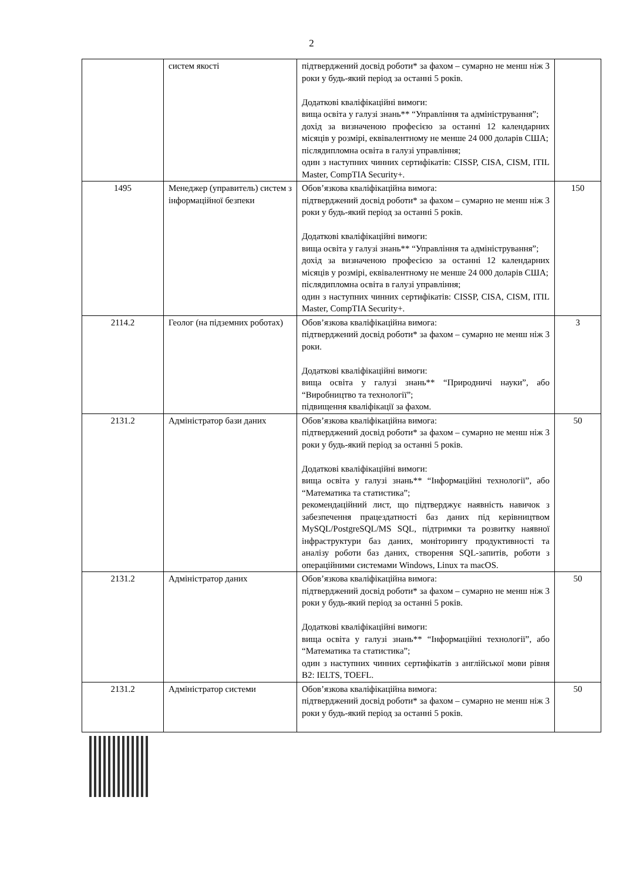2
| | систем якості | підтверджений досвід роботи* за фахом – сумарно не менш ніж 3 роки у будь-який період за останні 5 років. Додаткові кваліфікаційні вимоги: вища освіта у галузі знань** “Управління та адміністрування”; дохід за визначеною професією за останні 12 календарних місяців у розмірі, еквівалентному не менше 24 000 доларів США; післядипломна освіта в галузі управління; один з наступних чинних сертифікатів: CISSP, CISA, CISM, ITIL Master, CompTIA Security+. | |
| 1495 | Менеджер (управитель) систем з інформаційної безпеки | Обов’язкова кваліфікаційна вимога: підтверджений досвід роботи* за фахом – сумарно не менш ніж 3 роки у будь-який період за останні 5 років. Додаткові кваліфікаційні вимоги: вища освіта у галузі знань** “Управління та адміністрування”; дохід за визначеною професією за останні 12 календарних місяців у розмірі, еквівалентному не менше 24 000 доларів США; післядипломна освіта в галузі управління; один з наступних чинних сертифікатів: CISSP, CISA, CISM, ITIL Master, CompTIA Security+. | 150 |
| 2114.2 | Геолог (на підземних роботах) | Обов’язкова кваліфікаційна вимога: підтверджений досвід роботи* за фахом – сумарно не менш ніж 3 роки. Додаткові кваліфікаційні вимоги: вища освіта у галузі знань** “Природничі науки”, або “Виробництво та технології”; підвищення кваліфікації за фахом. | 3 |
| 2131.2 | Адміністратор бази даних | Обов’язкова кваліфікаційна вимога: підтверджений досвід роботи* за фахом – сумарно не менш ніж 3 роки у будь-який період за останні 5 років. Додаткові кваліфікаційні вимоги: вища освіта у галузі знань** “Інформаційні технології”, або “Математика та статистика”; рекомендаційний лист, що підтверджує наявність навичок з забезпечення працездатності баз даних під керівництвом MySQL/PostgreSQL/MS SQL, підтримки та розвитку наявної інфраструктури баз даних, моніторингу продуктивності та аналізу роботи баз даних, створення SQL-запитів, роботи з операційними системами Windows, Linux та macOS. | 50 |
| 2131.2 | Адміністратор даних | Обов’язкова кваліфікаційна вимога: підтверджений досвід роботи* за фахом – сумарно не менш ніж 3 роки у будь-який період за останні 5 років. Додаткові кваліфікаційні вимоги: вища освіта у галузі знань** “Інформаційні технології”, або “Математика та статистика”; один з наступних чинних сертифікатів з англійської мови рівня B2: IELTS, TOEFL. | 50 |
| 2131.2 | Адміністратор системи | Обов’язкова кваліфікаційна вимога: підтверджений досвід роботи* за фахом – сумарно не менш ніж 3 роки у будь-який період за останні 5 років. | 50 |